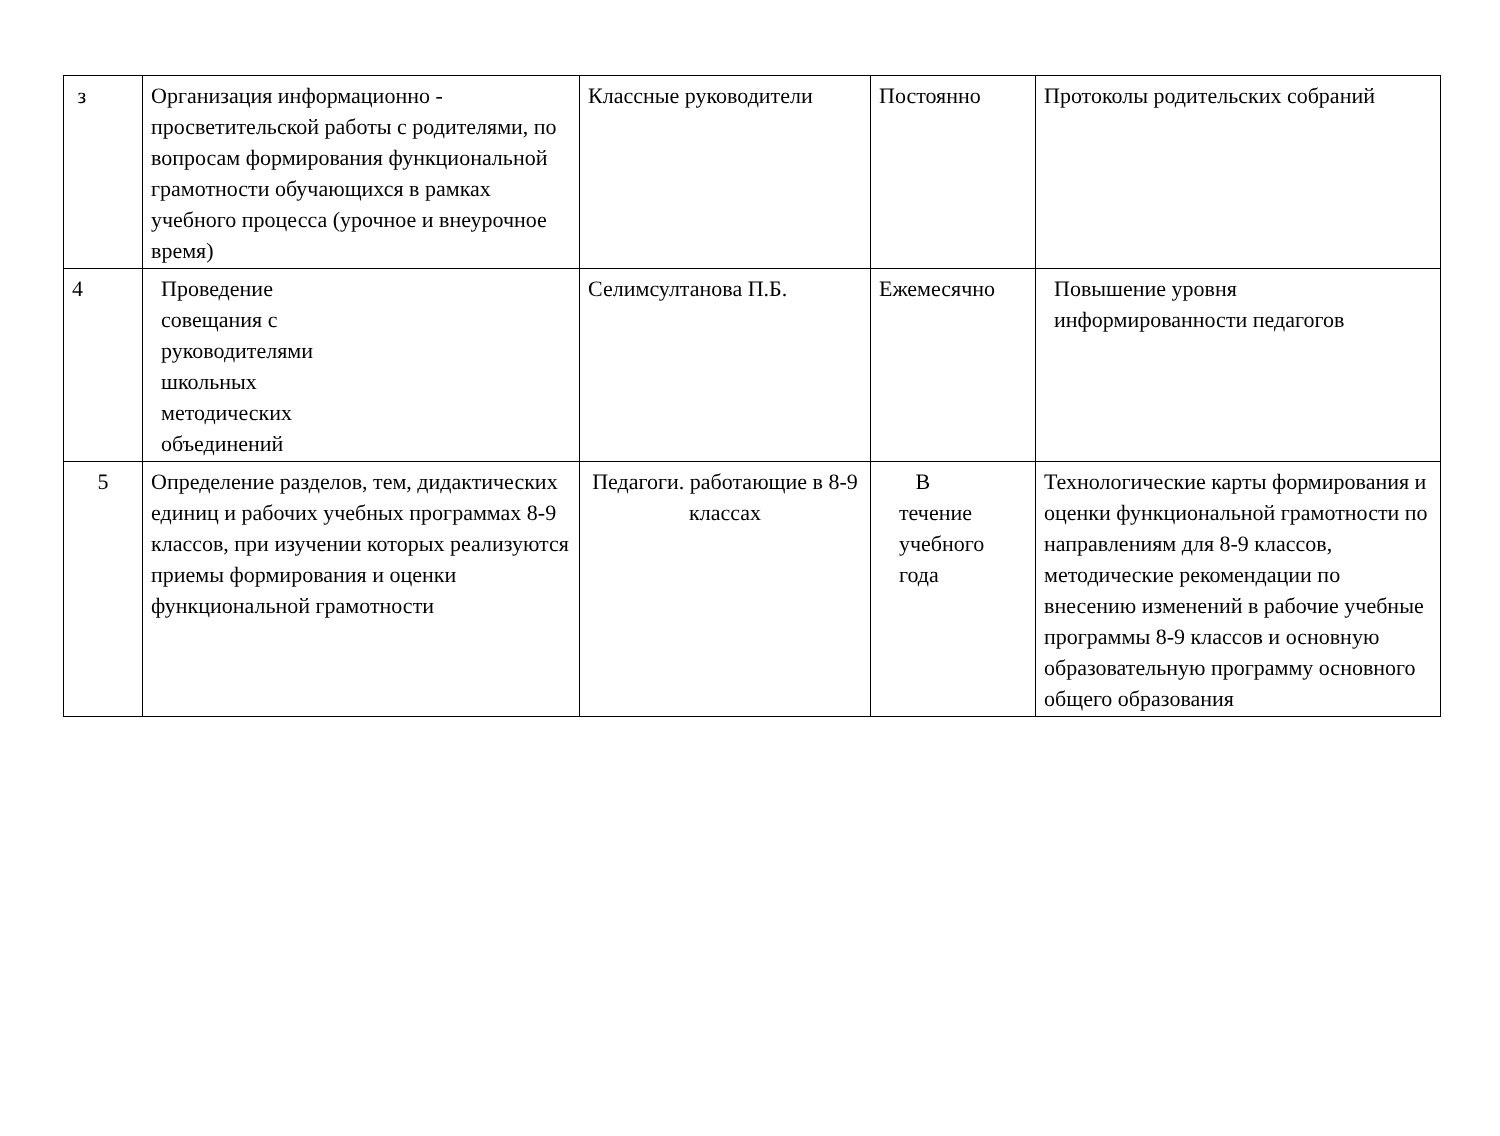| з | Организация информационно - просветительской работы с родителями, по вопросам формирования функциональной грамотности обучающихся в рамках учебного процесса (урочное и внеурочное время) | Классные руководители | Постоянно | Протоколы родительских собраний |
| 4 | Проведение совещания с руководителями школьных методических объединений | Селимсултанова П.Б. | Ежемесячно | Повышение уровня информированности педагогов |
| 5 | Определение разделов, тем, дидактических единиц и рабочих учебных программах 8-9 классов, при изучении которых реализуются приемы формирования и оценки функциональной грамотности | Педагоги. работающие в 8-9 классах | В течение учебного года | Технологические карты формирования и оценки функциональной грамотности по направлениям для 8-9 классов, методические рекомендации по внесению изменений в рабочие учебные программы 8-9 классов и основную образовательную программу основного общего образования |